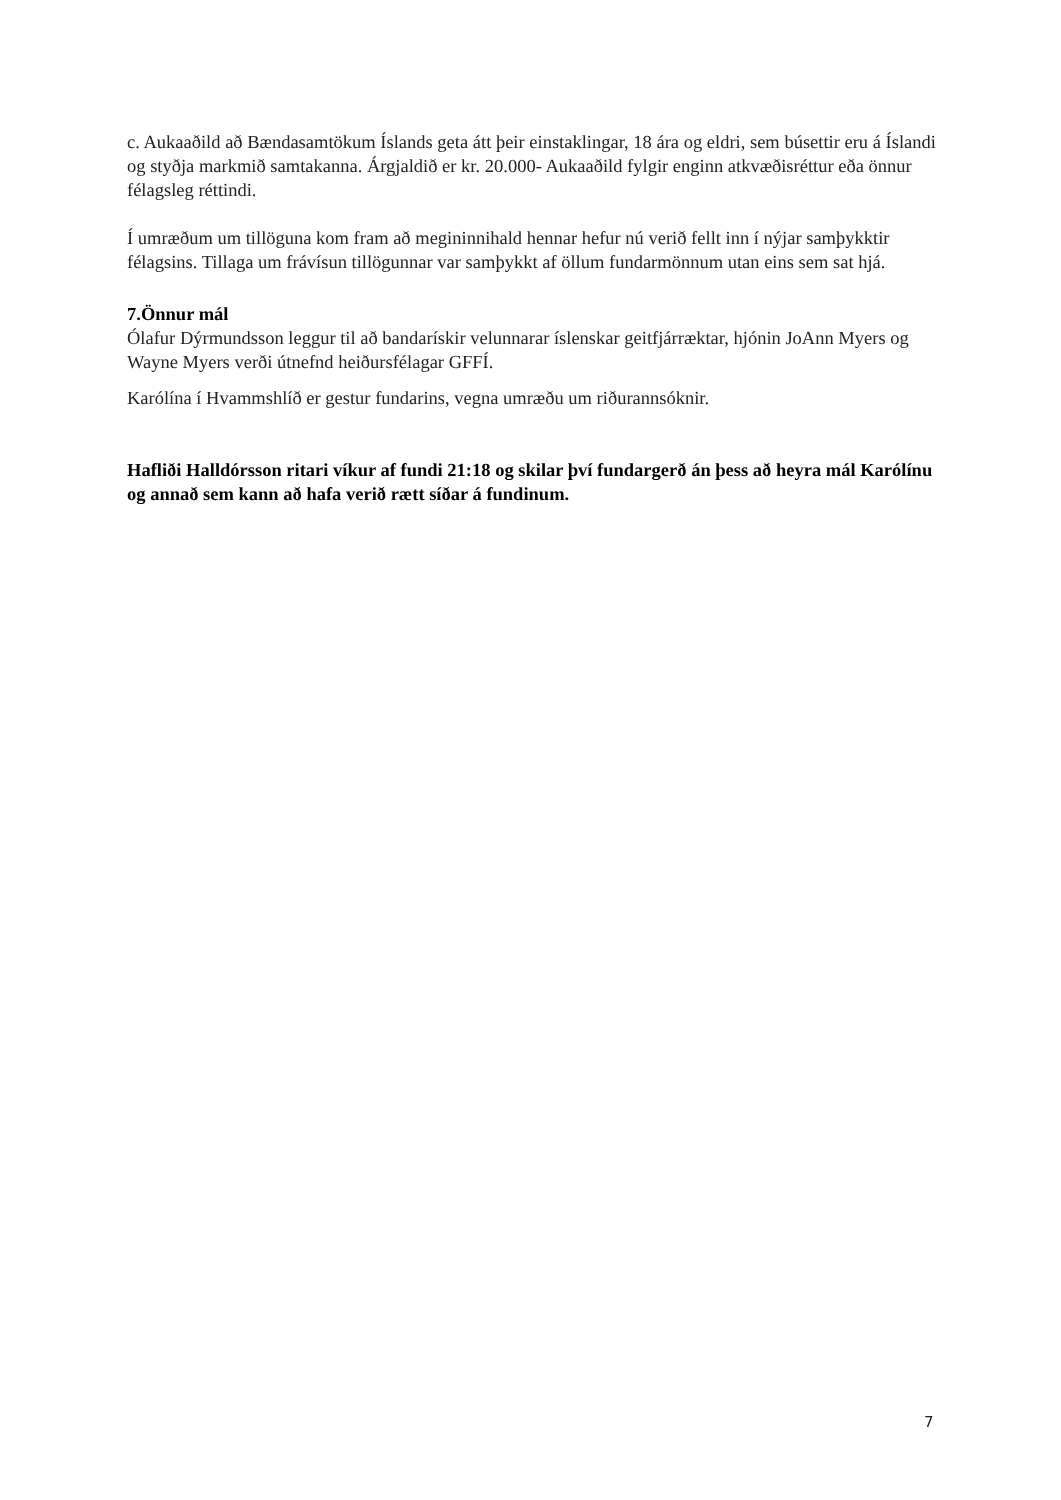c. Aukaaðild að Bændasamtökum Íslands geta átt þeir einstaklingar, 18 ára og eldri, sem búsettir eru á Íslandi og styðja markmið samtakanna. Árgjaldið er kr. 20.000- Aukaaðild fylgir enginn atkvæðisréttur eða önnur félagsleg réttindi.
Í umræðum um tillöguna kom fram að megininnihald hennar hefur nú verið fellt inn í nýjar samþykktir félagsins. Tillaga um frávísun tillögunnar var samþykkt af öllum fundarmönnum utan eins sem sat hjá.
7.Önnur mál
Ólafur Dýrmundsson leggur til að bandarískir velunnarar íslenskar geitfjárræktar, hjónin JoAnn Myers og Wayne Myers verði útnefnd heiðursfélagar GFFÍ.
Karólína í Hvammshlíð er gestur fundarins, vegna umræðu um riðurannsóknir.
Hafliði Halldórsson ritari víkur af fundi 21:18 og skilar því fundargerð án þess að heyra mál Karólínu og annað sem kann að hafa verið rætt síðar á fundinum.
7